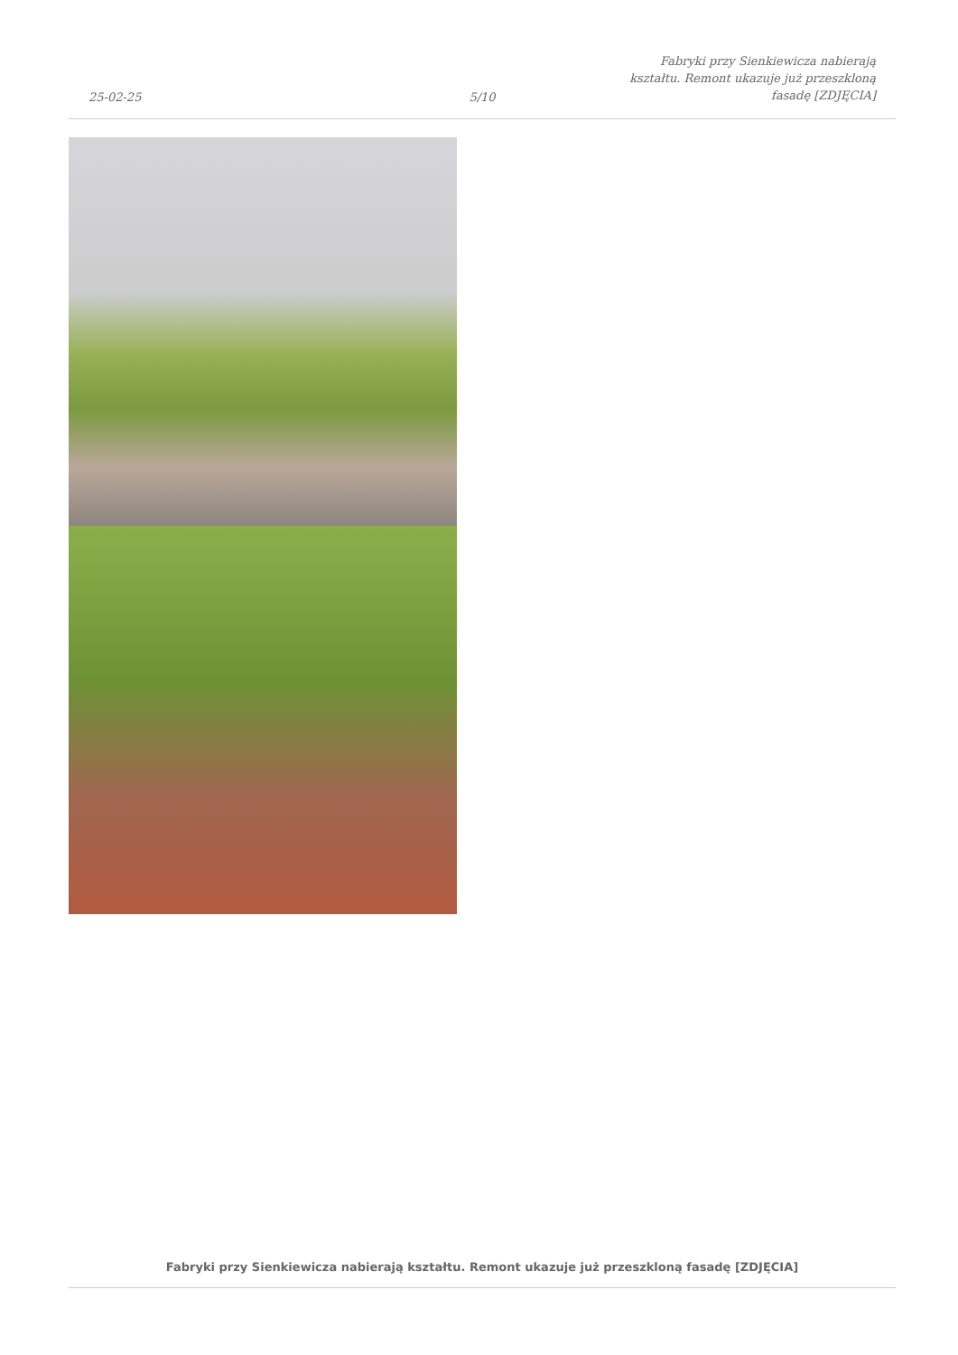25-02-25
5/10
Fabryki przy Sienkiewicza nabierają kształtu. Remont ukazuje już przeszkloną fasadę [ZDJĘCIA]
Fabryki przy Sienkiewicza nabierają kształtu. Remont ukazuje już przeszkloną fasadę [ZDJĘCIA]